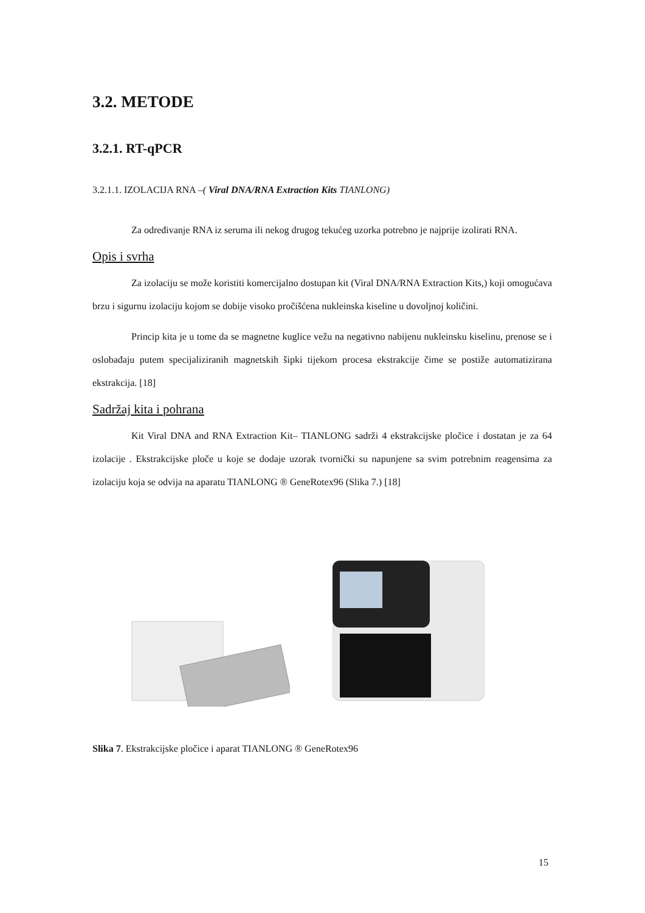3.2. METODE
3.2.1. RT-qPCR
3.2.1.1. IZOLACIJA RNA –( Viral DNA/RNA Extraction Kits TIANLONG)
Za određivanje RNA iz seruma ili nekog drugog tekućeg uzorka potrebno je najprije izolirati RNA.
Opis i svrha
Za izolaciju se može koristiti komercijalno dostupan kit (Viral DNA/RNA Extraction Kits,) koji omogućava brzu i sigurnu izolaciju kojom se dobije visoko pročišćena nukleinska kiseline u dovoljnoj količini.
Princip kita je u tome da se magnetne kuglice vežu na negativno nabijenu nukleinsku kiselinu, prenose se i oslobađaju putem specijaliziranih magnetskih šipki tijekom procesa ekstrakcije čime se postiže automatizirana ekstrakcija. [18]
Sadržaj kita i pohrana
Kit Viral DNA and RNA Extraction Kit– TIANLONG sadrži 4 ekstrakcijske pločice i dostatan je za 64 izolacije . Ekstrakcijske ploče u koje se dodaje uzorak tvornički su napunjene sa svim potrebnim reagensima za izolaciju koja se odvija na aparatu TIANLONG ® GeneRotex96 (Slika 7.) [18]
Slika 7. Ekstrakcijske pločice i aparat TIANLONG ® GeneRotex96
15